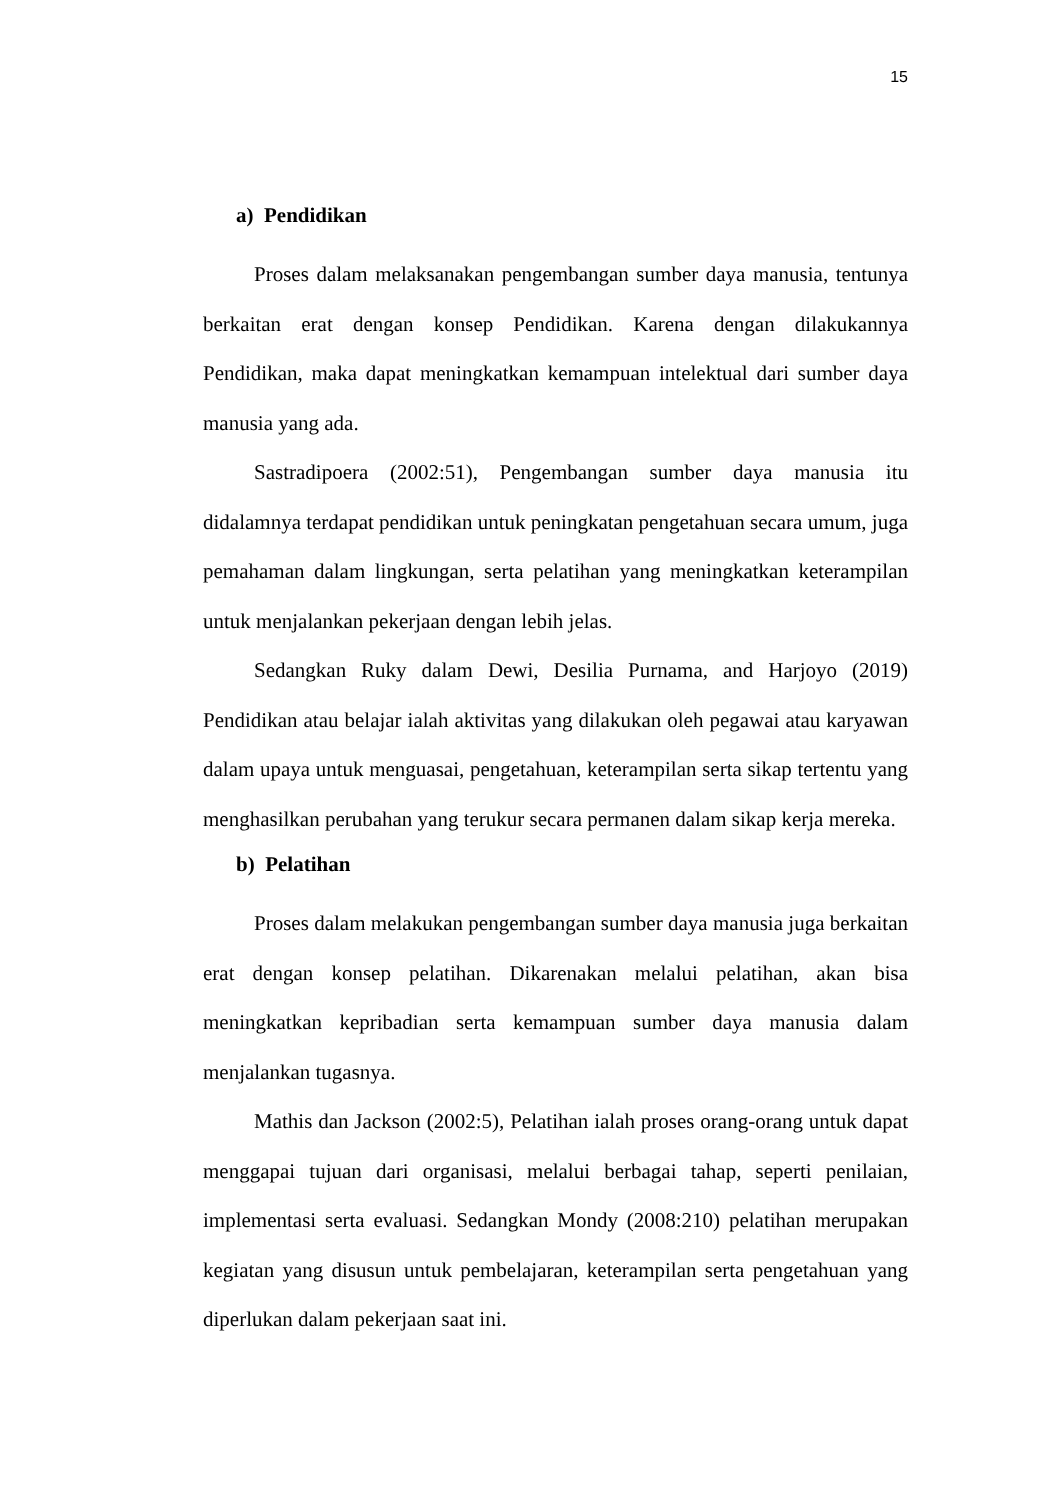15
a) Pendidikan
Proses dalam melaksanakan pengembangan sumber daya manusia, tentunya berkaitan erat dengan konsep Pendidikan. Karena dengan dilakukannya Pendidikan, maka dapat meningkatkan kemampuan intelektual dari sumber daya manusia yang ada.
Sastradipoera (2002:51), Pengembangan sumber daya manusia itu didalamnya terdapat pendidikan untuk peningkatan pengetahuan secara umum, juga pemahaman dalam lingkungan, serta pelatihan yang meningkatkan keterampilan untuk menjalankan pekerjaan dengan lebih jelas.
Sedangkan Ruky dalam Dewi, Desilia Purnama, and Harjoyo (2019) Pendidikan atau belajar ialah aktivitas yang dilakukan oleh pegawai atau karyawan dalam upaya untuk menguasai, pengetahuan, keterampilan serta sikap tertentu yang menghasilkan perubahan yang terukur secara permanen dalam sikap kerja mereka.
b) Pelatihan
Proses dalam melakukan pengembangan sumber daya manusia juga berkaitan erat dengan konsep pelatihan. Dikarenakan melalui pelatihan, akan bisa meningkatkan kepribadian serta kemampuan sumber daya manusia dalam menjalankan tugasnya.
Mathis dan Jackson (2002:5), Pelatihan ialah proses orang-orang untuk dapat menggapai tujuan dari organisasi, melalui berbagai tahap, seperti penilaian, implementasi serta evaluasi. Sedangkan Mondy (2008:210) pelatihan merupakan kegiatan yang disusun untuk pembelajaran, keterampilan serta pengetahuan yang diperlukan dalam pekerjaan saat ini.